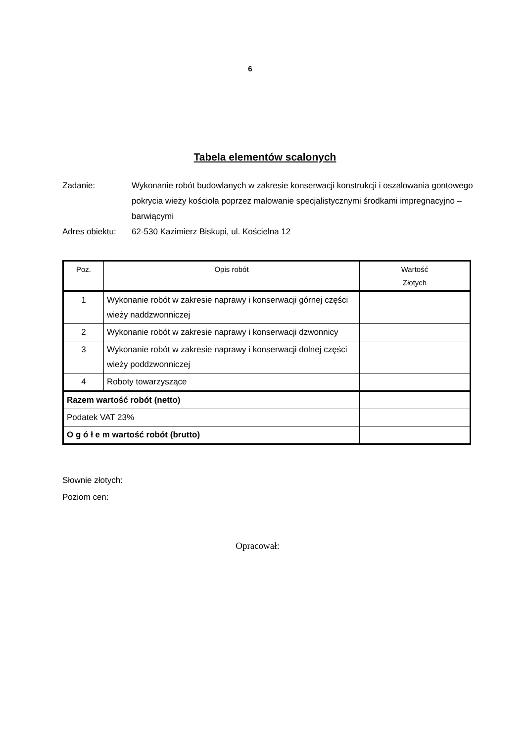6
Tabela elementów scalonych
Zadanie: Wykonanie robót budowlanych w zakresie konserwacji konstrukcji i oszalowania gontowego pokrycia wieży kościoła poprzez malowanie specjalistycznymi środkami impregnacyjno – barwiącymi
Adres obiektu:
62-530 Kazimierz Biskupi, ul. Kościelna 12
| Poz. | Opis robót | Wartość Złotych |
| --- | --- | --- |
| 1 | Wykonanie robót w zakresie naprawy i konserwacji górnej części wieży naddzwonniczej | |
| 2 | Wykonanie robót w zakresie naprawy i konserwacji dzwonnicy | |
| 3 | Wykonanie robót w zakresie naprawy i konserwacji dolnej części wieży poddzwonniczej | |
| 4 | Roboty towarzyszące | |
| Razem wartość robót (netto) | | |
| Podatek VAT 23% | | |
| O g ó ł e m wartość robót (brutto) | | |
Słownie złotych:
Poziom cen:
Opracował: